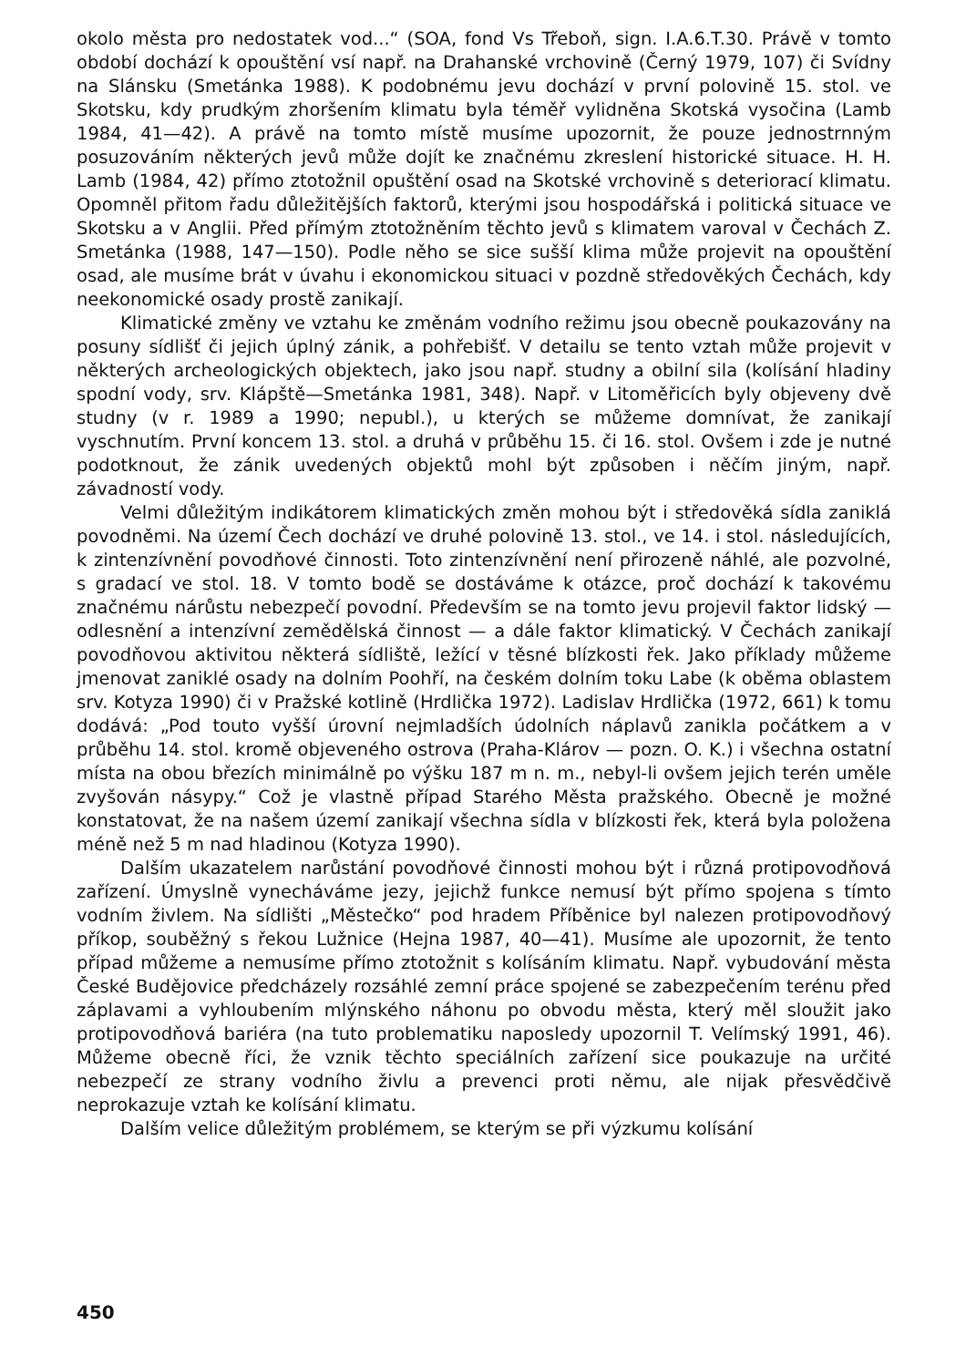okolo města pro nedostatek vod...“ (SOA, fond Vs Třeboň, sign. I.A.6.T.30. Právě v tomto období dochází k opouštění vsí např. na Drahanské vrchovině (Černý 1979, 107) či Svídny na Slánsku (Smetánka 1988). K podobnému jevu dochází v první polovině 15. stol. ve Skotsku, kdy prudkým zhoršením klimatu byla téměř vylidněna Skotská vysočina (Lamb 1984, 41—42). A právě na tomto místě musíme upozornit, že pouze jednostrnným posuzováním některých jevů může dojít ke značnému zkreslení historické situace. H. H. Lamb (1984, 42) přímo ztotožnil opuštění osad na Skotské vrchovině s deteriorací klimatu. Opomněl přitom řadu důležitějších faktorů, kterými jsou hospodářská i politická situace ve Skotsku a v Anglii. Před přímým ztotožněním těchto jevů s klimatem varoval v Čechách Z. Smetánka (1988, 147—150). Podle něho se sice sušší klima může projevit na opouštění osad, ale musíme brát v úvahu i ekonomickou situaci v pozdně středověkých Čechách, kdy neekonomické osady prostě zanikají.
Klimatické změny ve vztahu ke změnám vodního režimu jsou obecně poukazovány na posuny sídlišť či jejich úplný zánik, a pohřebišť. V detailu se tento vztah může projevit v některých archeologických objektech, jako jsou např. studny a obilní sila (kolísání hladiny spodní vody, srv. Klápště—Smetánka 1981, 348). Např. v Litoměřicích byly objeveny dvě studny (v r. 1989 a 1990; nepubl.), u kterých se můžeme domnívat, že zanikají vyschnutím. První koncem 13. stol. a druhá v průběhu 15. či 16. stol. Ovšem i zde je nutné podotknout, že zánik uvedených objektů mohl být způsoben i něčím jiným, např. závadností vody.
Velmi důležitým indikátorem klimatických změn mohou být i středověká sídla zaniklá povodněmi. Na území Čech dochází ve druhé polovině 13. stol., ve 14. i stol. následujících, k zintenzívnění povodňové činnosti. Toto zintenzívnění není přirozeně náhlé, ale pozvolné, s gradací ve stol. 18. V tomto bodě se dostáváme k otázce, proč dochází k takovému značnému nárůstu nebezpečí povodní. Především se na tomto jevu projevil faktor lidský — odlesnění a intenzívní zemědělská činnost — a dále faktor klimatický. V Čechách zanikají povodňovou aktivitou některá sídliště, ležící v těsné blízkosti řek. Jako příklady můžeme jmenovat zaniklé osady na dolním Poohří, na českém dolním toku Labe (k oběma oblastem srv. Kotyza 1990) či v Pražské kotlině (Hrdlička 1972). Ladislav Hrdlička (1972, 661) k tomu dodává: „Pod touto vyšší úrovní nejmladších údolních náplavů zanikla počátkem a v průběhu 14. stol. kromě objeveného ostrova (Praha-Klárov — pozn. O. K.) i všechna ostatní místa na obou březích minimálně po výšku 187 m n. m., nebyl-li ovšem jejich terén uměle zvyšován násypy.“ Což je vlastně případ Starého Města pražského. Obecně je možné konstatovat, že na našem území zanikají všechna sídla v blízkosti řek, která byla položena méně než 5 m nad hladinou (Kotyza 1990).
Dalším ukazatelem narůstání povodňové činnosti mohou být i různá protipovodňová zařízení. Úmyslně vynecháváme jezy, jejichž funkce nemusí být přímo spojena s tímto vodním živlem. Na sídlišti „Městečko“ pod hradem Příběnice byl nalezen protipovodňový příkop, souběžný s řekou Lužnice (Hejna 1987, 40—41). Musíme ale upozornit, že tento případ můžeme a nemusíme přímo ztotožnit s kolísáním klimatu. Např. vybudování města České Budějovice předcházely rozsáhlé zemní práce spojené se zabezpečením terénu před záplavami a vyhloubením mlýnského náhonu po obvodu města, který měl sloužit jako protipovodňová bariéra (na tuto problematiku naposledy upozornil T. Velímský 1991, 46). Můžeme obecně říci, že vznik těchto speciálních zařízení sice poukazuje na určité nebezpečí ze strany vodního živlu a prevenci proti němu, ale nijak přesvědčivě neprokazuje vztah ke kolísání klimatu.
Dalším velice důležitým problémem, se kterým se při výzkumu kolísání
450